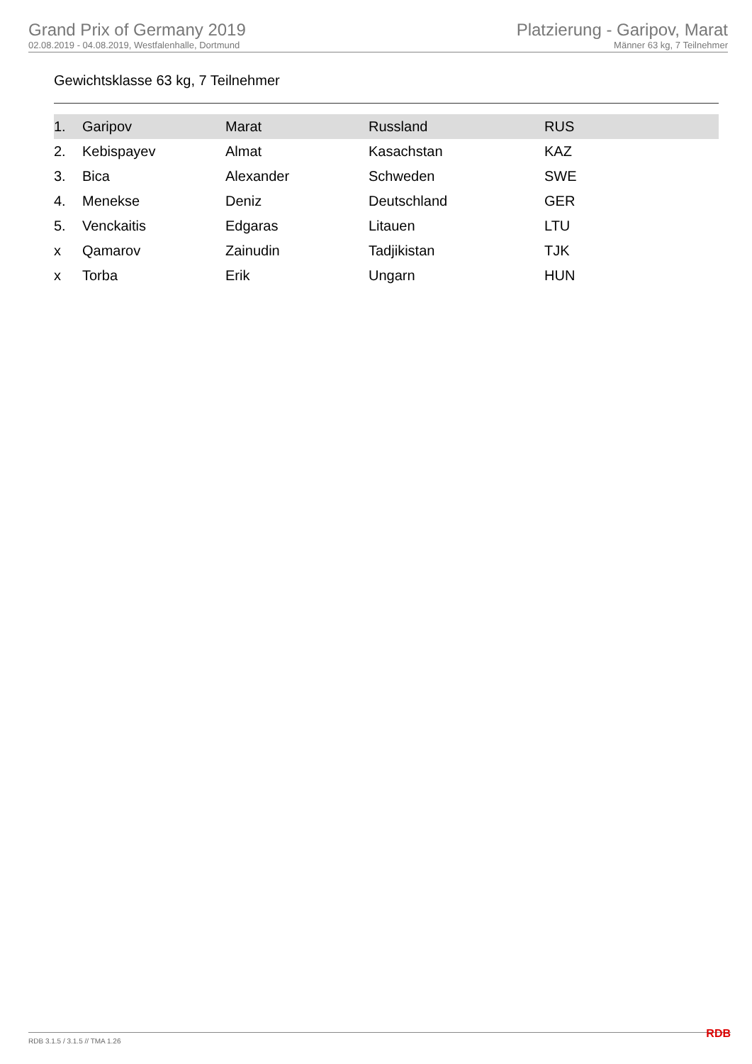Grand Prix of Germany 2019
02.08.2019 - 04.08.2019, Westfalenhalle, Dortmund
Platzierung - Garipov, Marat
Männer 63 kg, 7 Teilnehmer
Gewichtsklasse 63 kg, 7 Teilnehmer
| 1. | Garipov | Marat | Russland | RUS |
| 2. | Kebispayev | Almat | Kasachstan | KAZ |
| 3. | Bica | Alexander | Schweden | SWE |
| 4. | Menekse | Deniz | Deutschland | GER |
| 5. | Venckaitis | Edgaras | Litauen | LTU |
| x | Qamarov | Zainudin | Tadjikistan | TJK |
| x | Torba | Erik | Ungarn | HUN |
RDB 3.1.5 / 3.1.5 // TMA 1.26 RDB